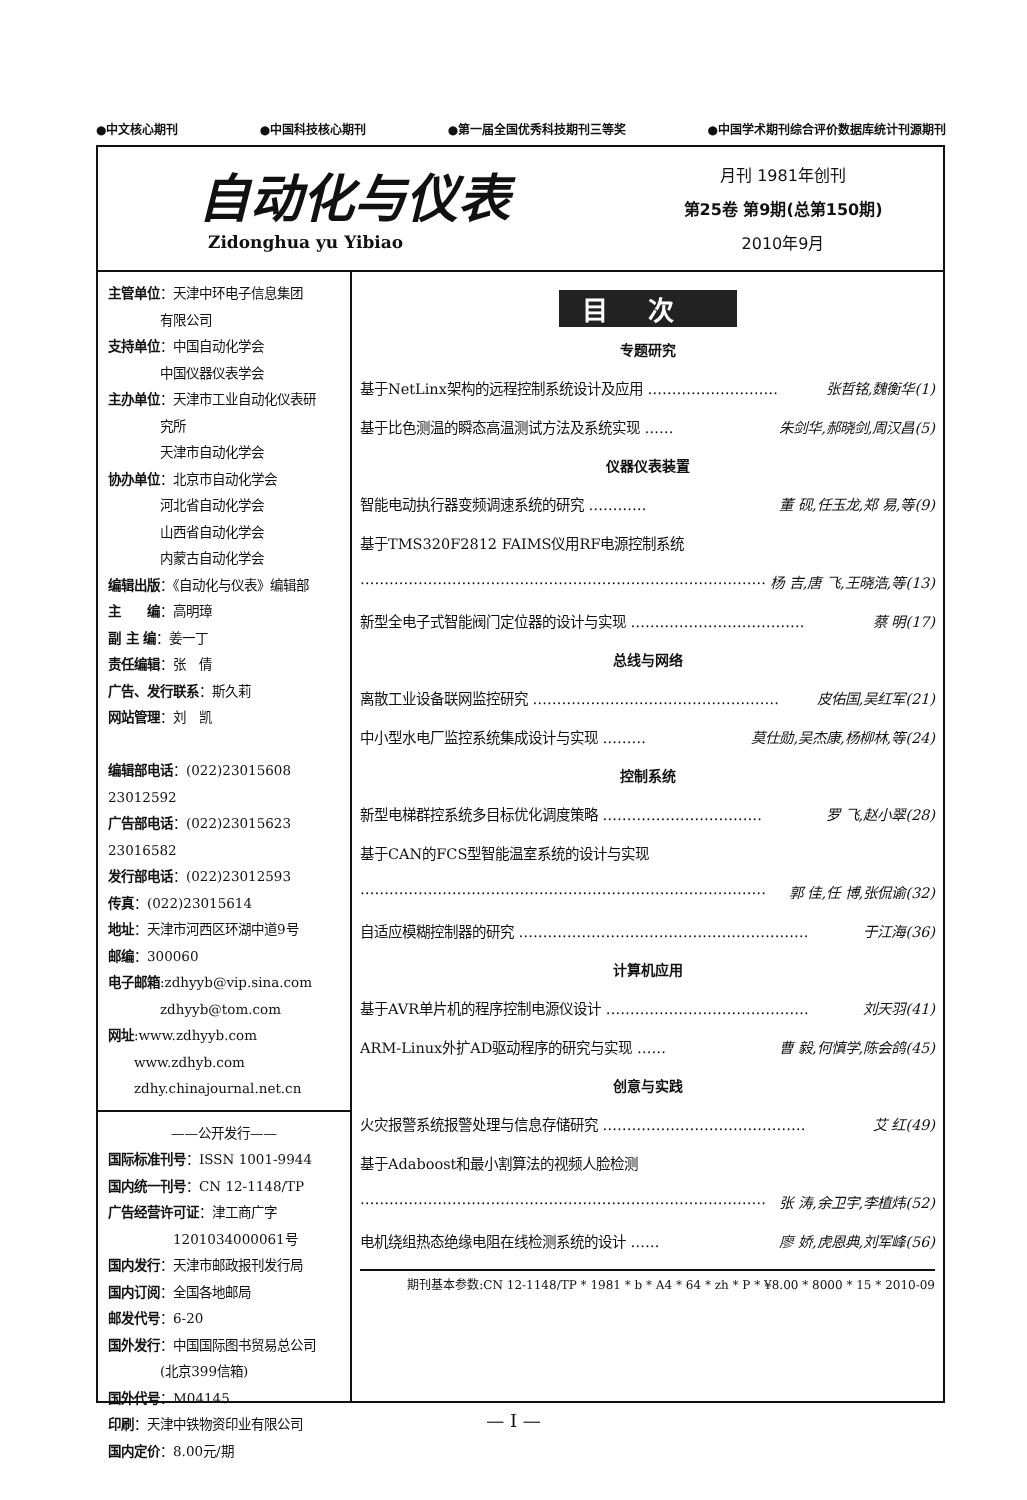●中文核心期刊 ●中国科技核心期刊 ●第一届全国优秀科技期刊三等奖 ●中国学术期刊综合评价数据库统计刊源期刊
自动化与仪表
Zidonghua yu Yibiao
月刊 1981年创刊
第25卷 第9期(总第150期)
2010年9月
主管单位：天津中环电子信息集团
　　　　有限公司
支持单位：中国自动化学会
　　　　中国仪器仪表学会
主办单位：天津市工业自动化仪表研
　　　　究所
　　　　天津市自动化学会
协办单位：北京市自动化学会
　　　　河北省自动化学会
　　　　山西省自动化学会
　　　　内蒙古自动化学会
编辑出版：《自动化与仪表》编辑部
主　　编：高明璋
副 主 编：姜一丁
责任编辑：张　倩
广告、发行联系：斯久莉
网站管理：刘　凯
编辑部电话：(022)23015608 23012592
广告部电话：(022)23015623 23016582
发行部电话：(022)23012593
传真：(022)23015614
地址：天津市河西区环湖中道9号
邮编：300060
电子邮箱:zdhyyb@vip.sina.com
　　　　zdhyyb@tom.com
网址:www.zdhyyb.com
　　www.zdhyb.com
　　zdhy.chinajournal.net.cn
——公开发行——
国际标准刊号：ISSN 1001-9944
国内统一刊号：CN 12-1148/TP
广告经营许可证：津工商广字
　　　　　1201034000061号
国内发行：天津市邮政报刊发行局
国内订阅：全国各地邮局
邮发代号：6-20
国外发行：中国国际图书贸易总公司
　　　　(北京399信箱)
国外代号：M04145
印刷：天津中铁物资印业有限公司
国内定价：8.00元/期
目次
专题研究
基于NetLinx架构的远程控制系统设计及应用 ……………………… 张哲铭,魏衡华(1)
基于比色测温的瞬态高温测试方法及系统实现 …… 朱剑华,郝晓剑,周汉昌(5)
仪器仪表装置
智能电动执行器变频调速系统的研究 ………… 董 砚,任玉龙,郑 易,等(9)
基于TMS320F2812 FAIMS仪用RF电源控制系统
………………………………………………………………………… 杨 吉,唐 飞,王晓浩,等(13)
新型全电子式智能阀门定位器的设计与实现 ……………………………… 蔡 明(17)
总线与网络
离散工业设备联网监控研究 …………………………………………… 皮佑国,吴红军(21)
中小型水电厂监控系统集成设计与实现 ……… 莫仕勋,吴杰康,杨柳林,等(24)
控制系统
新型电梯群控系统多目标优化调度策略 …………………………… 罗 飞,赵小翠(28)
基于CAN的FCS型智能温室系统的设计与实现
………………………………………………………………………… 郭 佳,任 博,张侃谕(32)
自适应模糊控制器的研究 …………………………………………………… 于江海(36)
计算机应用
基于AVR单片机的程序控制电源仪设计 …………………………………… 刘天羽(41)
ARM-Linux外扩AD驱动程序的研究与实现 …… 曹 毅,何慎学,陈会鸽(45)
创意与实践
火灾报警系统报警处理与信息存储研究 …………………………………… 艾 红(49)
基于Adaboost和最小割算法的视频人脸检测
………………………………………………………………………… 张 涛,余卫宇,李植炜(52)
电机绕组热态绝缘电阻在线检测系统的设计 …… 廖 娇,虎恩典,刘军峰(56)
期刊基本参数:CN 12-1148/TP * 1981 * b * A4 * 64 * zh * P * ¥8.00 * 8000 * 15 * 2010-09
— I —